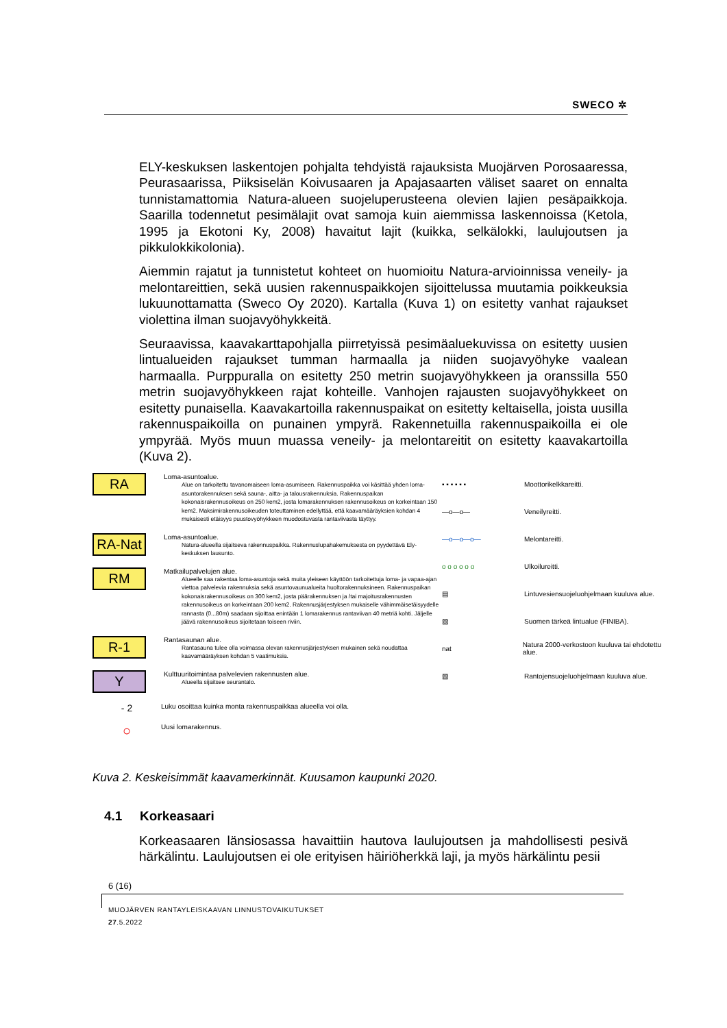SWECO ✲
ELY-keskuksen laskentojen pohjalta tehdyistä rajauksista Muojärven Porosaaressa, Peurasaarissa, Piiksiselän Koivusaaren ja Apajasaarten väliset saaret on ennalta tunnistamattomia Natura-alueen suojeluperusteena olevien lajien pesäpaikkoja. Saarilla todennetut pesimälajit ovat samoja kuin aiemmissa laskennoissa (Ketola, 1995 ja Ekotoni Ky, 2008) havaitut lajit (kuikka, selkälokki, laulujoutsen ja pikkulokkikolonia).
Aiemmin rajatut ja tunnistetut kohteet on huomioitu Natura-arvioinnissa veneily- ja melontareittien, sekä uusien rakennuspaikkojen sijoittelussa muutamia poikkeuksia lukuunottamatta (Sweco Oy 2020). Kartalla (Kuva 1) on esitetty vanhat rajaukset violettina ilman suojavyöhykkeitä.
Seuraavissa, kaavakarttapohjalla piirretyissä pesimäaluekuvissa on esitetty uusien lintualueiden rajaukset tumman harmaalla ja niiden suojavyöhyke vaalean harmaalla. Purppuralla on esitetty 250 metrin suojavyöhykkeen ja oranssilla 550 metrin suojavyöhykkeen rajat kohteille. Vanhojen rajausten suojavyöhykkeet on esitetty punaisella. Kaavakartoilla rakennuspaikat on esitetty keltaisella, joista uusilla rakennuspaikoilla on punainen ympyrä. Rakennetuilla rakennuspaikoilla ei ole ympyrää. Myös muun muassa veneily- ja melontareitit on esitetty kaavakartoilla (Kuva 2).
RA
Loma-asuntoalue.
Alue on tarkoitettu tavanomaiseen loma-asumiseen. Rakennuspaikka voi käsittää yhden loma-asuntorakennuksen sekä sauna-, aitta- ja talousrakennuksia. Rakennuspaikan kokonaisrakennusoikeus on 250 kem2, josta lomarakennuksen rakennusoikeus on korkeintaan 150 kem2. Maksimirakennusoikeuden toteuttaminen edellyttää, että kaavamääräyksien kohdan 4 mukaisesti etäisyys puustovyöhykkeen muodostuvasta rantaviivasta täyttyy.
RA-Nat
Loma-asuntoalue.
Natura-alueella sijaitseva rakennuspaikka. Rakennuslupahakemuksesta on pyydettävä Ely-keskuksen lausunto.
RM
Matkailupalvelujen alue.
Alueelle saa rakentaa loma-asuntoja sekä muita yleiseen käyttöön tarkoitettuja loma- ja vapaa-ajan viettoa palvelevia rakennuksia sekä asuntovaunualueita huoltorakennuksineen. Rakennuspaikan kokonaisrakennusoikeus on 300 kem2, josta päärakennuksen ja /tai majoitusrakennusten rakennusoikeus on korkeintaan 200 kem2. Rakennusjärjestyksen mukaiselle vähimmäisetäisyydelle rannasta (0...80m) saadaan sijoittaa enintään 1 lomarakennus rantaviivan 40 metriä kohti. Jäljelle jäävä rakennusoikeus sijoitetaan toiseen riviin.
R-1
Rantasaunan alue.
Rantasauna tulee olla voimassa olevan rakennusjärjestyksen mukainen sekä noudattaa kaavamääräyksen kohdan 5 vaatimuksia.
Y
Kulttuuritoimintaa palvelevien rakennusten alue.
Alueella sijaitsee seurantalo.
- 2
Luku osoittaa kuinka monta rakennuspaikkaa alueella voi olla.
○
Uusi lomarakennus.
▪ ▪ ▪ ▪ ▪ ▪
Moottorikelkkareitti.
—o—o—
Veneilyreitti.
—o—o—o—
Melontareitti.
o o o o o o
Ulkoilureitti.
▤
Lintuvesiensuojeluohjelmaan kuuluva alue.
▨
Suomen tärkeä lintualue (FINIBA).
nat
Natura 2000-verkostoon kuuluva tai ehdotettu alue.
▧
Rantojensuojeluohjelmaan kuuluva alue.
Kuva 2. Keskeisimmät kaavamerkinnät. Kuusamon kaupunki 2020.
4.1 Korkeasaari
Korkeasaaren länsiosassa havaittiin hautova laulujoutsen ja mahdollisesti pesivä härkälintu. Laulujoutsen ei ole erityisen häiriöherkkä laji, ja myös härkälintu pesii
6 (16)
MUOJÄRVEN RANTAYLEISKAAVAN LINNUSTOVAIKUTUKSET
27.5.2022